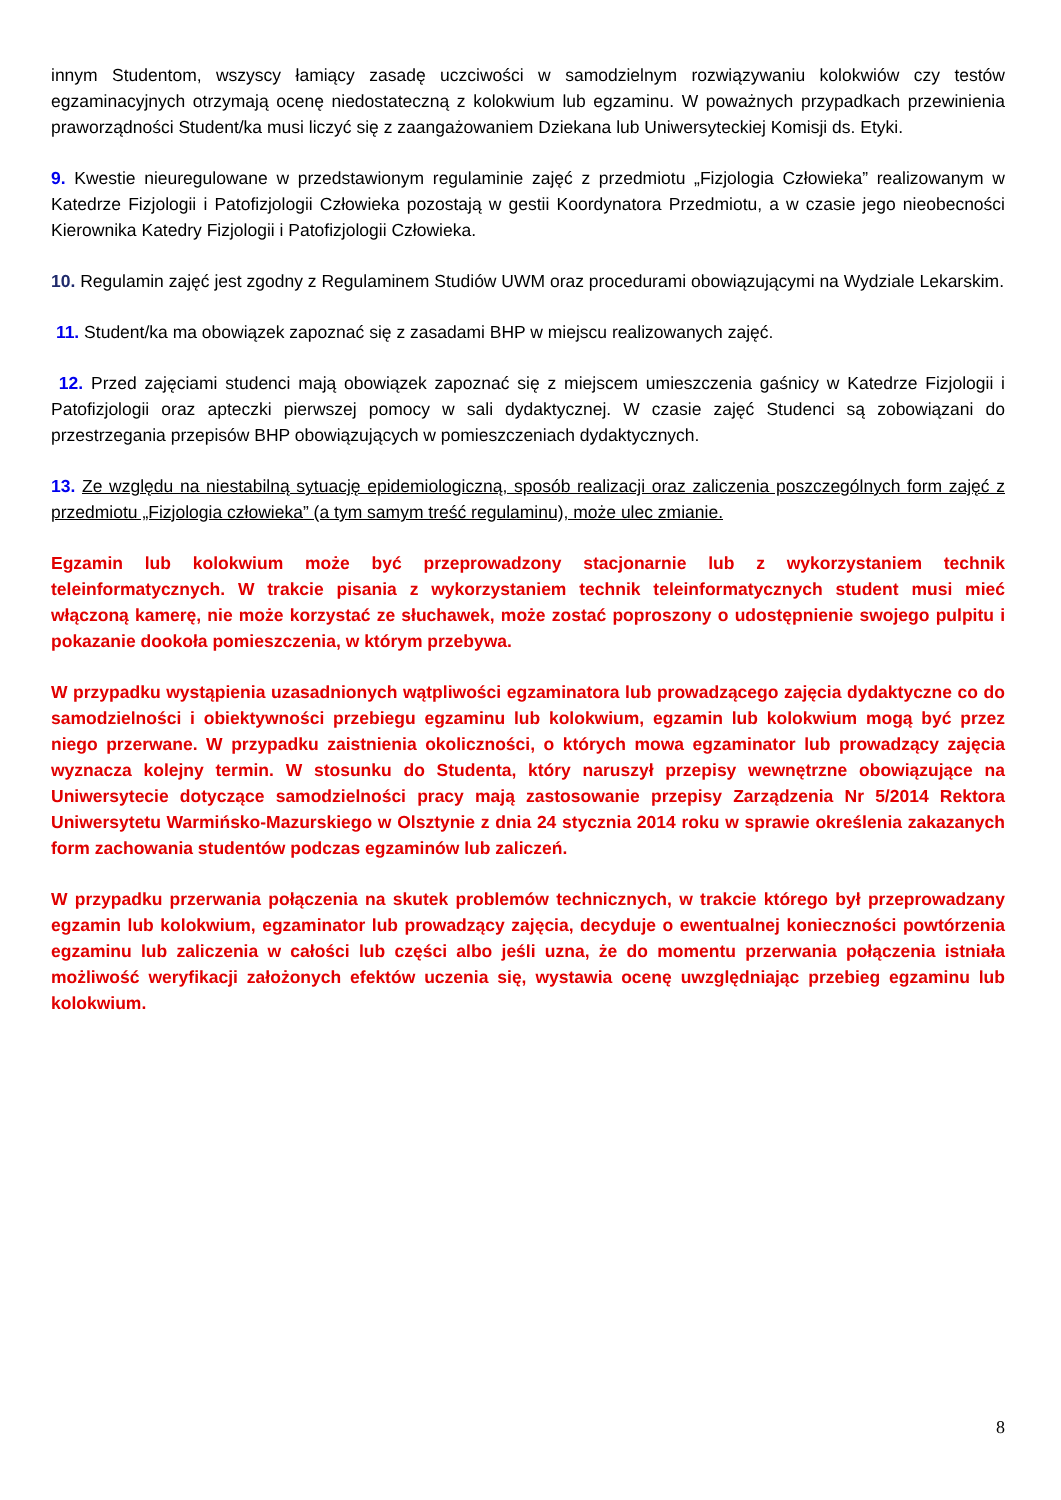innym Studentom, wszyscy łamiący zasadę uczciwości w samodzielnym rozwiązywaniu kolokwiów czy testów egzaminacyjnych otrzymają ocenę niedostateczną z kolokwium lub egzaminu. W poważnych przypadkach przewinienia praworządności Student/ka musi liczyć się z zaangażowaniem Dziekana lub Uniwersyteckiej Komisji ds. Etyki.
9. Kwestie nieuregulowane w przedstawionym regulaminie zajęć z przedmiotu „Fizjologia Człowieka” realizowanym w Katedrze Fizjologii i Patofizjologii Człowieka pozostają w gestii Koordynatora Przedmiotu, a w czasie jego nieobecności Kierownika Katedry Fizjologii i Patofizjologii Człowieka.
10. Regulamin zajęć jest zgodny z Regulaminem Studiów UWM oraz procedurami obowiązującymi na Wydziale Lekarskim.
11. Student/ka ma obowiązek zapoznać się z zasadami BHP w miejscu realizowanych zajęć.
12. Przed zajęciami studenci mają obowiązek zapoznać się z miejscem umieszczenia gaśnicy w Katedrze Fizjologii i Patofizjologii oraz apteczki pierwszej pomocy w sali dydaktycznej. W czasie zajęć Studenci są zobowiązani do przestrzegania przepisów BHP obowiązujących w pomieszczeniach dydaktycznych.
13. Ze względu na niestabilną sytuację epidemiologiczną, sposób realizacji oraz zaliczenia poszczególnych form zajęć z przedmiotu „Fizjologia człowieka” (a tym samym treść regulaminu), może ulec zmianie.
Egzamin lub kolokwium może być przeprowadzony stacjonarnie lub z wykorzystaniem technik teleinformatycznych. W trakcie pisania z wykorzystaniem technik teleinformatycznych student musi mieć włączoną kamerę, nie może korzystać ze słuchawek, może zostać poproszony o udostępnienie swojego pulpitu i pokazanie dookoła pomieszczenia, w którym przebywa.
W przypadku wystąpienia uzasadnionych wątpliwości egzaminatora lub prowadzącego zajęcia dydaktyczne co do samodzielności i obiektywności przebiegu egzaminu lub kolokwium, egzamin lub kolokwium mogą być przez niego przerwane. W przypadku zaistnienia okoliczności, o których mowa egzaminator lub prowadzący zajęcia wyznacza kolejny termin. W stosunku do Studenta, który naruszył przepisy wewnętrzne obowiązujące na Uniwersytecie dotyczące samodzielności pracy mają zastosowanie przepisy Zarządzenia Nr 5/2014 Rektora Uniwersytetu Warmińsko-Mazurskiego w Olsztynie z dnia 24 stycznia 2014 roku w sprawie określenia zakazanych form zachowania studentów podczas egzaminów lub zaliczeń.
W przypadku przerwania połączenia na skutek problemów technicznych, w trakcie którego był przeprowadzany egzamin lub kolokwium, egzaminator lub prowadzący zajęcia, decyduje o ewentualnej konieczności powtórzenia egzaminu lub zaliczenia w całości lub części albo jeśli uzna, że do momentu przerwania połączenia istniała możliwość weryfikacji założonych efektów uczenia się, wystawia ocenę uwzględniając przebieg egzaminu lub kolokwium.
8